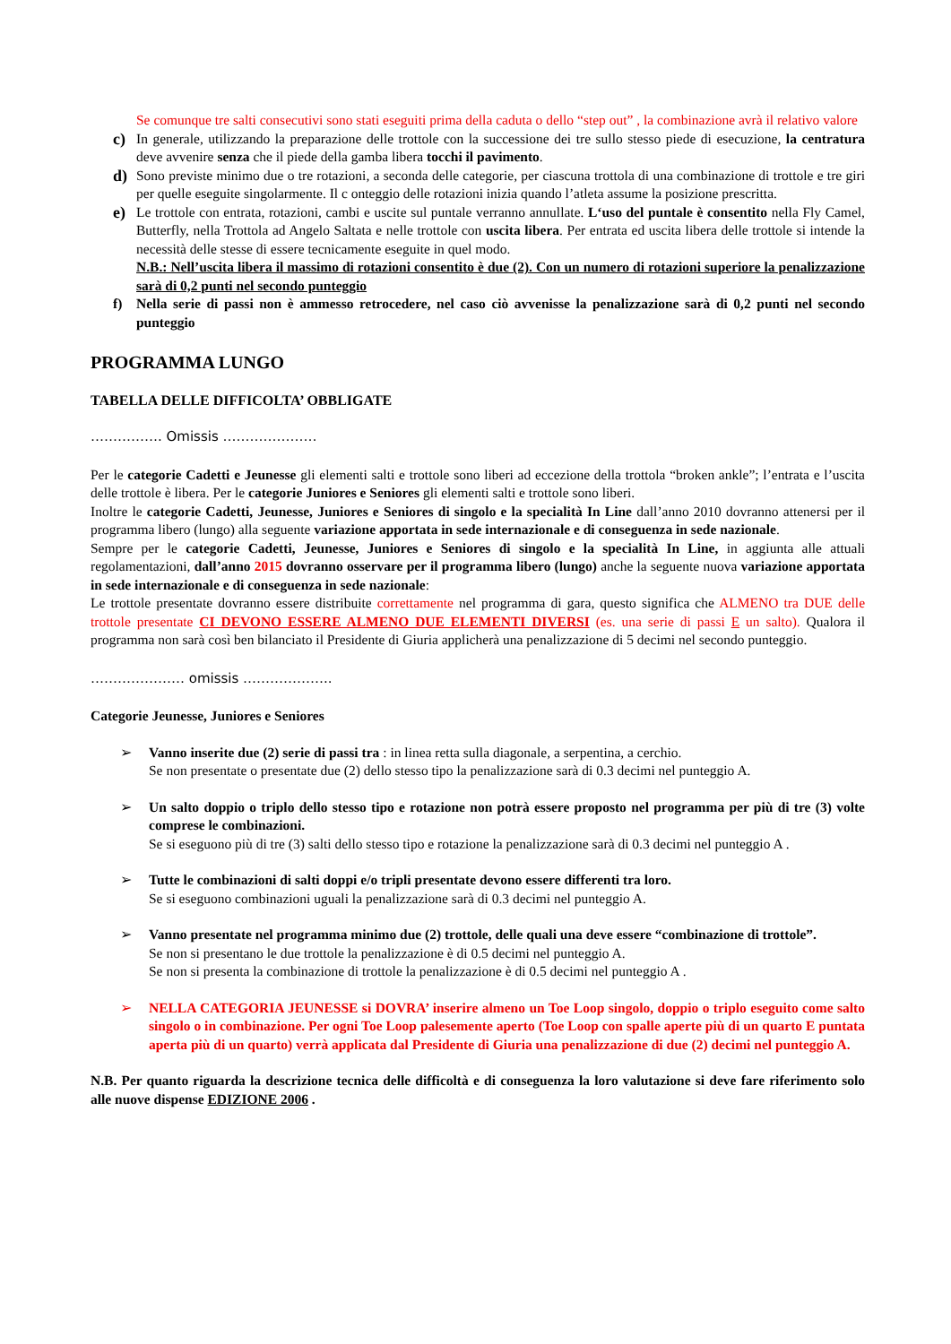Se comunque tre salti consecutivi sono stati eseguiti prima della caduta o dello “step out” , la combinazione avrà il relativo valore
c)
In generale, utilizzando la preparazione delle trottole con la successione dei tre sullo stesso piede di esecuzione, la centratura deve avvenire senza che il piede della gamba libera tocchi il pavimento.
d)
Sono previste minimo due o tre rotazioni, a seconda delle categorie, per ciascuna trottola di una combinazione di trottole e tre giri per quelle eseguite singolarmente. Il c onteggio delle rotazioni inizia quando l’atleta assume la posizione prescritta.
e)
Le trottole con entrata, rotazioni, cambi e uscite sul puntale verranno annullate. L‘uso del puntale è consentito nella Fly Camel, Butterfly, nella Trottola ad Angelo Saltata e nelle trottole con uscita libera. Per entrata ed uscita libera delle trottole si intende la necessità delle stesse di essere tecnicamente eseguite in quel modo.
N.B.: Nell’uscita libera il massimo di rotazioni consentito è due (2). Con un numero di rotazioni superiore la penalizzazione sarà di 0,2 punti nel secondo punteggio
f) Nella serie di passi non è ammesso retrocedere, nel caso ciò avvenisse la penalizzazione sarà di 0,2 punti nel secondo punteggio
PROGRAMMA LUNGO
TABELLA DELLE DIFFICOLTA’ OBBLIGATE
……………. Omissis …………………
Per le categorie Cadetti e Jeunesse gli elementi salti e trottole sono liberi ad eccezione della trottola “broken ankle”; l’entrata e l’uscita delle trottole è libera. Per le categorie Juniores e Seniores gli elementi salti e trottole sono liberi.
Inoltre le categorie Cadetti, Jeunesse, Juniores e Seniores di singolo e la specialità In Line dall’anno 2010 dovranno attenersi per il programma libero (lungo) alla seguente variazione apportata in sede internazionale e di conseguenza in sede nazionale.
Sempre per le categorie Cadetti, Jeunesse, Juniores e Seniores di singolo e la specialità In Line, in aggiunta alle attuali regolamentazioni, dall’anno 2015 dovranno osservare per il programma libero (lungo) anche la seguente nuova variazione apportata in sede internazionale e di conseguenza in sede nazionale:
Le trottole presentate dovranno essere distribuite correttamente nel programma di gara, questo significa che ALMENO tra DUE delle trottole presentate CI DEVONO ESSERE ALMENO DUE ELEMENTI DIVERSI (es. una serie di passi E un salto). Qualora il programma non sarà così ben bilanciato il Presidente di Giuria applicherà una penalizzazione di 5 decimi nel secondo punteggio.
………………… omissis ………………..
Categorie Jeunesse, Juniores e Seniores
➢ Vanno inserite due (2) serie di passi tra : in linea retta sulla diagonale, a serpentina, a cerchio.
Se non presentate o presentate due (2) dello stesso tipo la penalizzazione sarà di 0.3 decimi nel punteggio A.
➢ Un salto doppio o triplo dello stesso tipo e rotazione non potrà essere proposto nel programma per più di tre (3) volte comprese le combinazioni.
Se si eseguono più di tre (3) salti dello stesso tipo e rotazione la penalizzazione sarà di 0.3 decimi nel punteggio A .
➢ Tutte le combinazioni di salti doppi e/o tripli presentate devono essere differenti tra loro.
Se si eseguono combinazioni uguali la penalizzazione sarà di 0.3 decimi nel punteggio A.
➢ Vanno presentate nel programma minimo due (2) trottole, delle quali una deve essere “combinazione di trottole”.
Se non si presentano le due trottole la penalizzazione è di 0.5 decimi nel punteggio A.
Se non si presenta la combinazione di trottole la penalizzazione è di 0.5 decimi nel punteggio A .
➢ NELLA CATEGORIA JEUNESSE si DOVRA’ inserire almeno un Toe Loop singolo, doppio o triplo eseguito come salto singolo o in combinazione. Per ogni Toe Loop palesemente aperto (Toe Loop con spalle aperte più di un quarto E puntata aperta più di un quarto) verrà applicata dal Presidente di Giuria una penalizzazione di due (2) decimi nel punteggio A.
N.B. Per quanto riguarda la descrizione tecnica delle difficoltà e di conseguenza la loro valutazione si deve fare riferimento solo alle nuove dispense EDIZIONE 2006 .